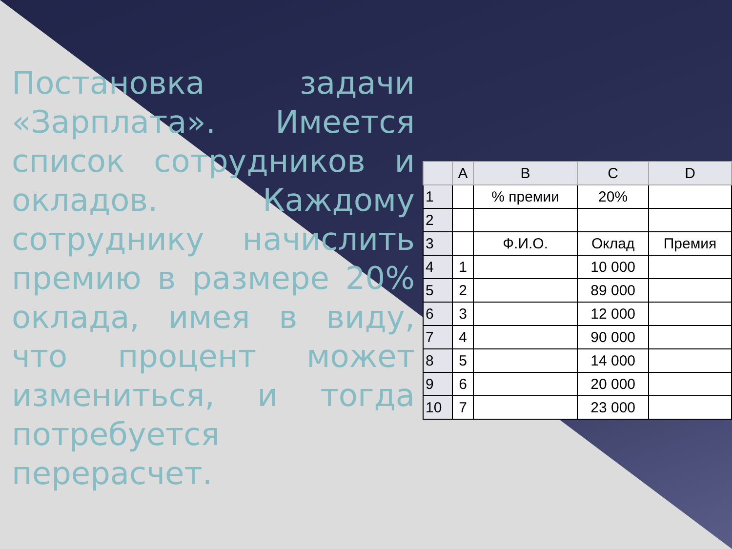Постановка задачи «Зарплата». Имеется список сотрудников и окладов. Каждому сотруднику начислить премию в размере 20% оклада, имея в виду, что процент может измениться, и тогда потребуется перерасчет.
| | A | B | C | D |
| --- | --- | --- | --- | --- |
| 1 | | % премии | 20% | |
| 2 | | | | |
| 3 | | Ф.И.О. | Оклад | Премия |
| 4 | 1 | | 10 000 | |
| 5 | 2 | | 89 000 | |
| 6 | 3 | | 12 000 | |
| 7 | 4 | | 90 000 | |
| 8 | 5 | | 14 000 | |
| 9 | 6 | | 20 000 | |
| 10 | 7 | | 23 000 | |